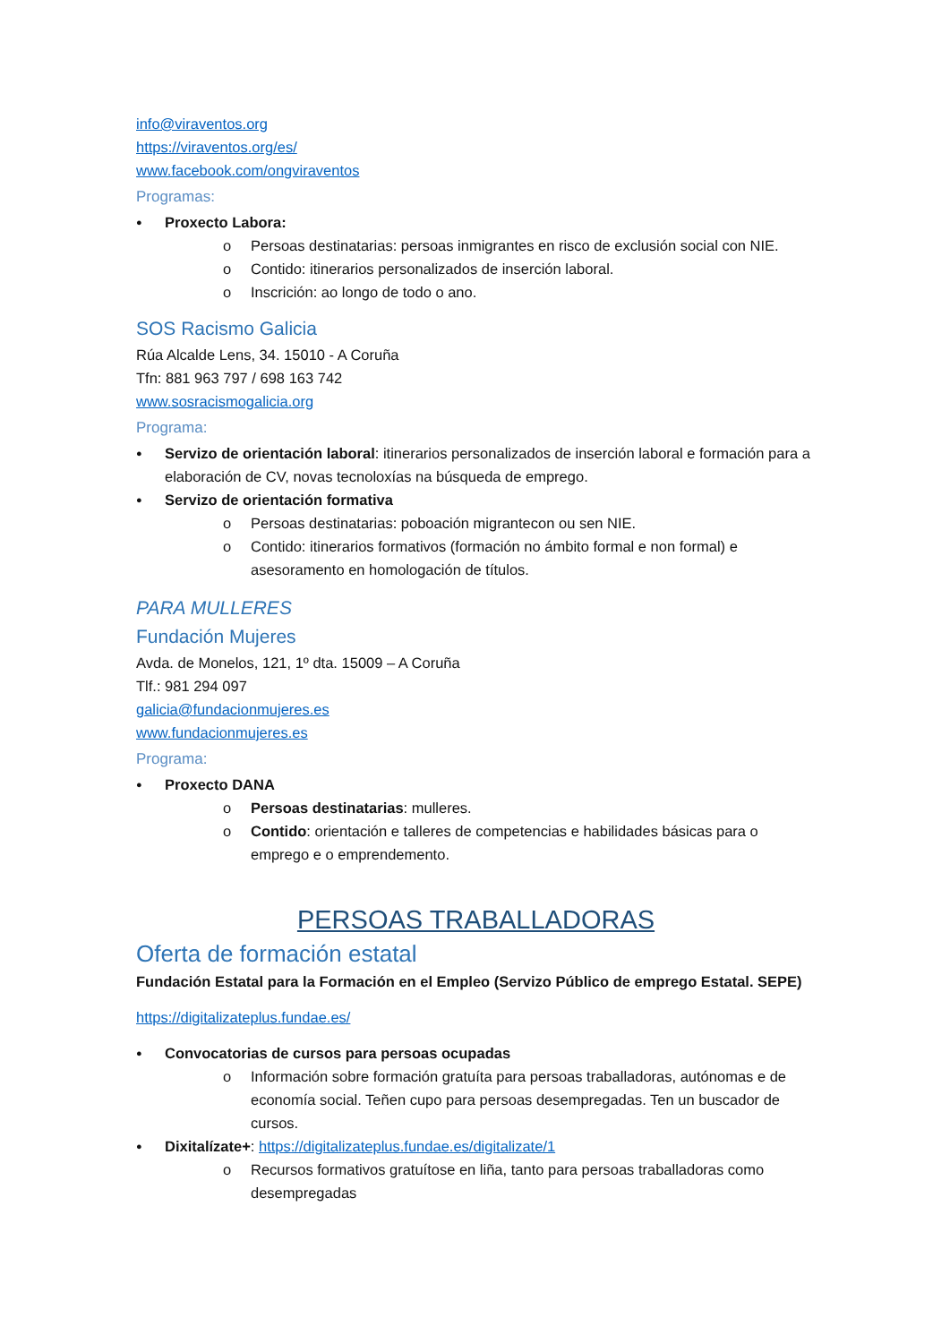info@viraventos.org
https://viraventos.org/es/
www.facebook.com/ongviraventos
Programas:
Proxecto Labora:
Persoas destinatarias: persoas inmigrantes en risco de exclusión social con NIE.
Contido: itinerarios personalizados de inserción laboral.
Inscrición: ao longo de todo o ano.
SOS Racismo Galicia
Rúa Alcalde Lens, 34. 15010 - A Coruña
Tfn: 881 963 797 / 698 163 742
www.sosracismogalicia.org
Programa:
Servizo de orientación laboral: itinerarios personalizados de inserción laboral e formación para a elaboración de CV, novas tecnoloxías na búsqueda de emprego.
Servizo de orientación formativa
Persoas destinatarias: poboación migrantecon ou sen NIE.
Contido: itinerarios formativos (formación no ámbito formal e non formal) e asesoramento en homologación de títulos.
PARA MULLERES
Fundación Mujeres
Avda. de Monelos, 121, 1º dta. 15009 – A Coruña
Tlf.: 981 294 097
galicia@fundacionmujeres.es
www.fundacionmujeres.es
Programa:
Proxecto DANA
Persoas destinatarias: mulleres.
Contido: orientación e talleres de competencias e habilidades básicas para o emprego e o emprendemento.
PERSOAS TRABALLADORAS
Oferta de formación estatal
Fundación Estatal para la Formación en el Empleo (Servizo Público de emprego Estatal. SEPE)
https://digitalizateplus.fundae.es/
Convocatorias de cursos para persoas ocupadas
Información sobre formación gratuíta para persoas traballadoras, autónomas e de economía social. Teñen cupo para persoas desempregadas. Ten un buscador de cursos.
Dixitalízate+: https://digitalizateplus.fundae.es/digitalizate/1
Recursos formativos gratuítose en liña, tanto para persoas traballadoras como desempregadas